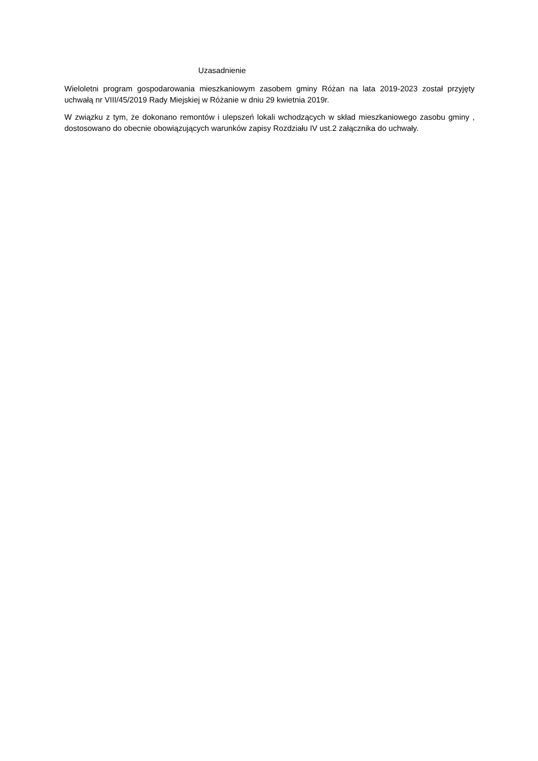Uzasadnienie
Wieloletni program gospodarowania mieszkaniowym zasobem gminy Różan na lata 2019-2023 został przyjęty uchwałą nr VIII/45/2019 Rady Miejskiej w Różanie w dniu 29 kwietnia 2019r.
W związku z tym, że dokonano remontów i ulepszeń lokali wchodzących w skład mieszkaniowego zasobu gminy , dostosowano do obecnie obowiązujących warunków zapisy Rozdziału IV ust.2 załącznika do uchwały.